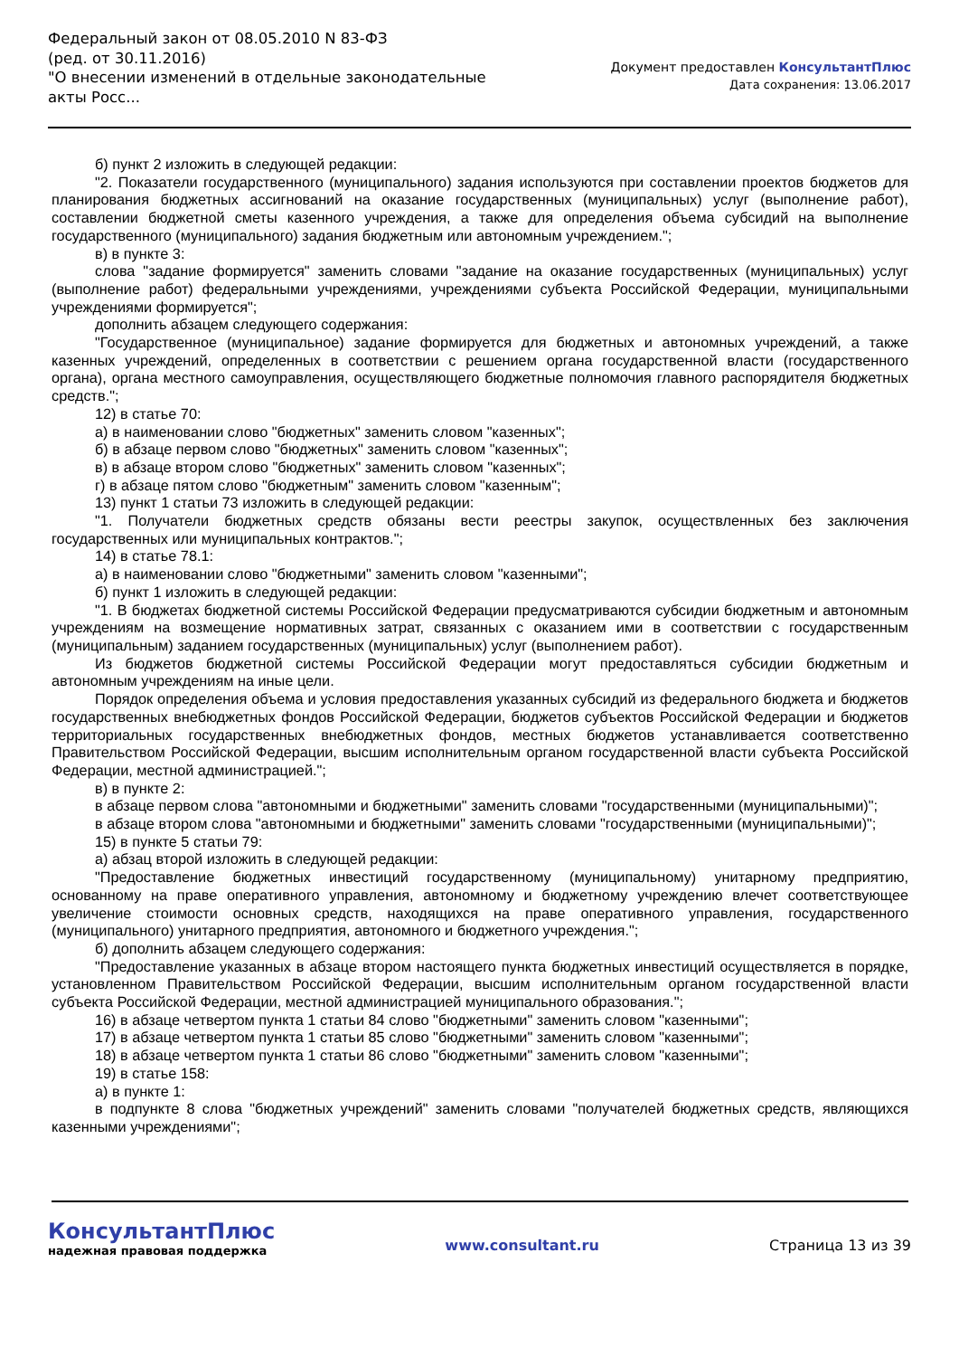Федеральный закон от 08.05.2010 N 83-ФЗ
(ред. от 30.11.2016)
"О внесении изменений в отдельные законодательные акты Росс...
Документ предоставлен КонсультантПлюс
Дата сохранения: 13.06.2017
б) пункт 2 изложить в следующей редакции:
"2. Показатели государственного (муниципального) задания используются при составлении проектов бюджетов для планирования бюджетных ассигнований на оказание государственных (муниципальных) услуг (выполнение работ), составлении бюджетной сметы казенного учреждения, а также для определения объема субсидий на выполнение государственного (муниципального) задания бюджетным или автономным учреждением.";
в) в пункте 3:
слова "задание формируется" заменить словами "задание на оказание государственных (муниципальных) услуг (выполнение работ) федеральными учреждениями, учреждениями субъекта Российской Федерации, муниципальными учреждениями формируется";
дополнить абзацем следующего содержания:
"Государственное (муниципальное) задание формируется для бюджетных и автономных учреждений, а также казенных учреждений, определенных в соответствии с решением органа государственной власти (государственного органа), органа местного самоуправления, осуществляющего бюджетные полномочия главного распорядителя бюджетных средств.";
12) в статье 70:
а) в наименовании слово "бюджетных" заменить словом "казенных";
б) в абзаце первом слово "бюджетных" заменить словом "казенных";
в) в абзаце втором слово "бюджетных" заменить словом "казенных";
г) в абзаце пятом слово "бюджетным" заменить словом "казенным";
13) пункт 1 статьи 73 изложить в следующей редакции:
"1. Получатели бюджетных средств обязаны вести реестры закупок, осуществленных без заключения государственных или муниципальных контрактов.";
14) в статье 78.1:
а) в наименовании слово "бюджетными" заменить словом "казенными";
б) пункт 1 изложить в следующей редакции:
"1. В бюджетах бюджетной системы Российской Федерации предусматриваются субсидии бюджетным и автономным учреждениям на возмещение нормативных затрат, связанных с оказанием ими в соответствии с государственным (муниципальным) заданием государственных (муниципальных) услуг (выполнением работ).
Из бюджетов бюджетной системы Российской Федерации могут предоставляться субсидии бюджетным и автономным учреждениям на иные цели.
Порядок определения объема и условия предоставления указанных субсидий из федерального бюджета и бюджетов государственных внебюджетных фондов Российской Федерации, бюджетов субъектов Российской Федерации и бюджетов территориальных государственных внебюджетных фондов, местных бюджетов устанавливается соответственно Правительством Российской Федерации, высшим исполнительным органом государственной власти субъекта Российской Федерации, местной администрацией.";
в) в пункте 2:
в абзаце первом слова "автономными и бюджетными" заменить словами "государственными (муниципальными)";
в абзаце втором слова "автономными и бюджетными" заменить словами "государственными (муниципальными)";
15) в пункте 5 статьи 79:
а) абзац второй изложить в следующей редакции:
"Предоставление бюджетных инвестиций государственному (муниципальному) унитарному предприятию, основанному на праве оперативного управления, автономному и бюджетному учреждению влечет соответствующее увеличение стоимости основных средств, находящихся на праве оперативного управления, государственного (муниципального) унитарного предприятия, автономного и бюджетного учреждения.";
б) дополнить абзацем следующего содержания:
"Предоставление указанных в абзаце втором настоящего пункта бюджетных инвестиций осуществляется в порядке, установленном Правительством Российской Федерации, высшим исполнительным органом государственной власти субъекта Российской Федерации, местной администрацией муниципального образования.";
16) в абзаце четвертом пункта 1 статьи 84 слово "бюджетными" заменить словом "казенными";
17) в абзаце четвертом пункта 1 статьи 85 слово "бюджетными" заменить словом "казенными";
18) в абзаце четвертом пункта 1 статьи 86 слово "бюджетными" заменить словом "казенными";
19) в статье 158:
а) в пункте 1:
в подпункте 8 слова "бюджетных учреждений" заменить словами "получателей бюджетных средств, являющихся казенными учреждениями";
КонсультантПлюс
надежная правовая поддержка
www.consultant.ru Страница 13 из 39